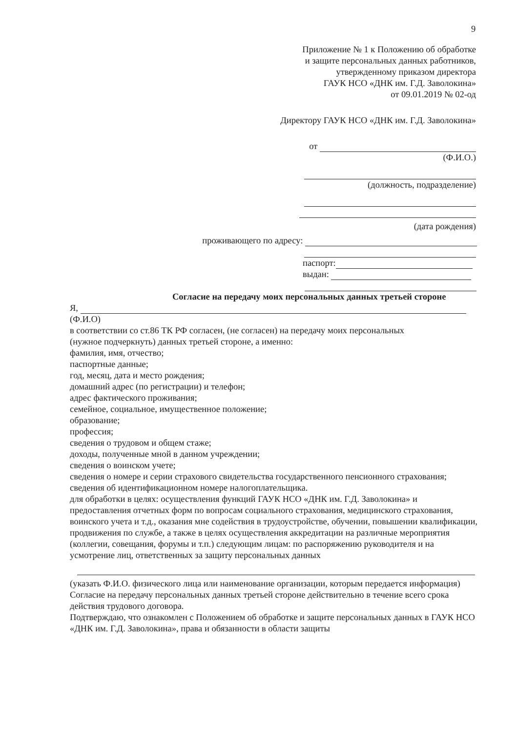9
Приложение № 1 к Положению об обработке
и защите персональных данных работников,
утвержденному приказом директора
ГАУК НСО «ДНК им. Г.Д. Заволокина»
от 09.01.2019 № 02-од
Директору ГАУК НСО «ДНК им. Г.Д. Заволокина»
от
(Ф.И.О.)
(должность, подразделение)
(дата рождения)
проживающего по адресу:
паспорт:
выдан:
Согласие на передачу моих персональных данных третьей стороне
Я,
(Ф.И.О)
в соответствии со ст.86 ТК РФ согласен, (не согласен) на передачу моих персональных
(нужное подчеркнуть) данных третьей стороне, а именно:
фамилия, имя, отчество;
паспортные данные;
год, месяц, дата и место рождения;
домашний адрес (по регистрации) и телефон;
адрес фактического проживания;
семейное, социальное, имущественное положение;
образование;
профессия;
сведения о трудовом и общем стаже;
доходы, полученные мной в данном учреждении;
сведения о воинском учете;
сведения о номере и серии страхового свидетельства государственного пенсионного страхования;
сведения об идентификационном номере налогоплательщика.
для обработки в целях: осуществления функций ГАУК НСО «ДНК им. Г.Д. Заволокина» и предоставления отчетных форм по вопросам социального страхования, медицинского страхования, воинского учета и т.д., оказания мне содействия в трудоустройстве, обучении, повышении квалификации, продвижения по службе, а также в целях осуществления аккредитации на различные мероприятия (коллегии, совещания, форумы и т.п.) следующим лицам: по распоряжению руководителя и на усмотрение лиц, ответственных за защиту персональных данных
(указать Ф.И.О. физического лица или наименование организации, которым передается информация)
Согласие на передачу персональных данных третьей стороне действительно в течение всего срока действия трудового договора.
Подтверждаю, что ознакомлен с Положением об обработке и защите персональных данных в ГАУК НСО «ДНК им. Г.Д. Заволокина», права и обязанности в области защиты